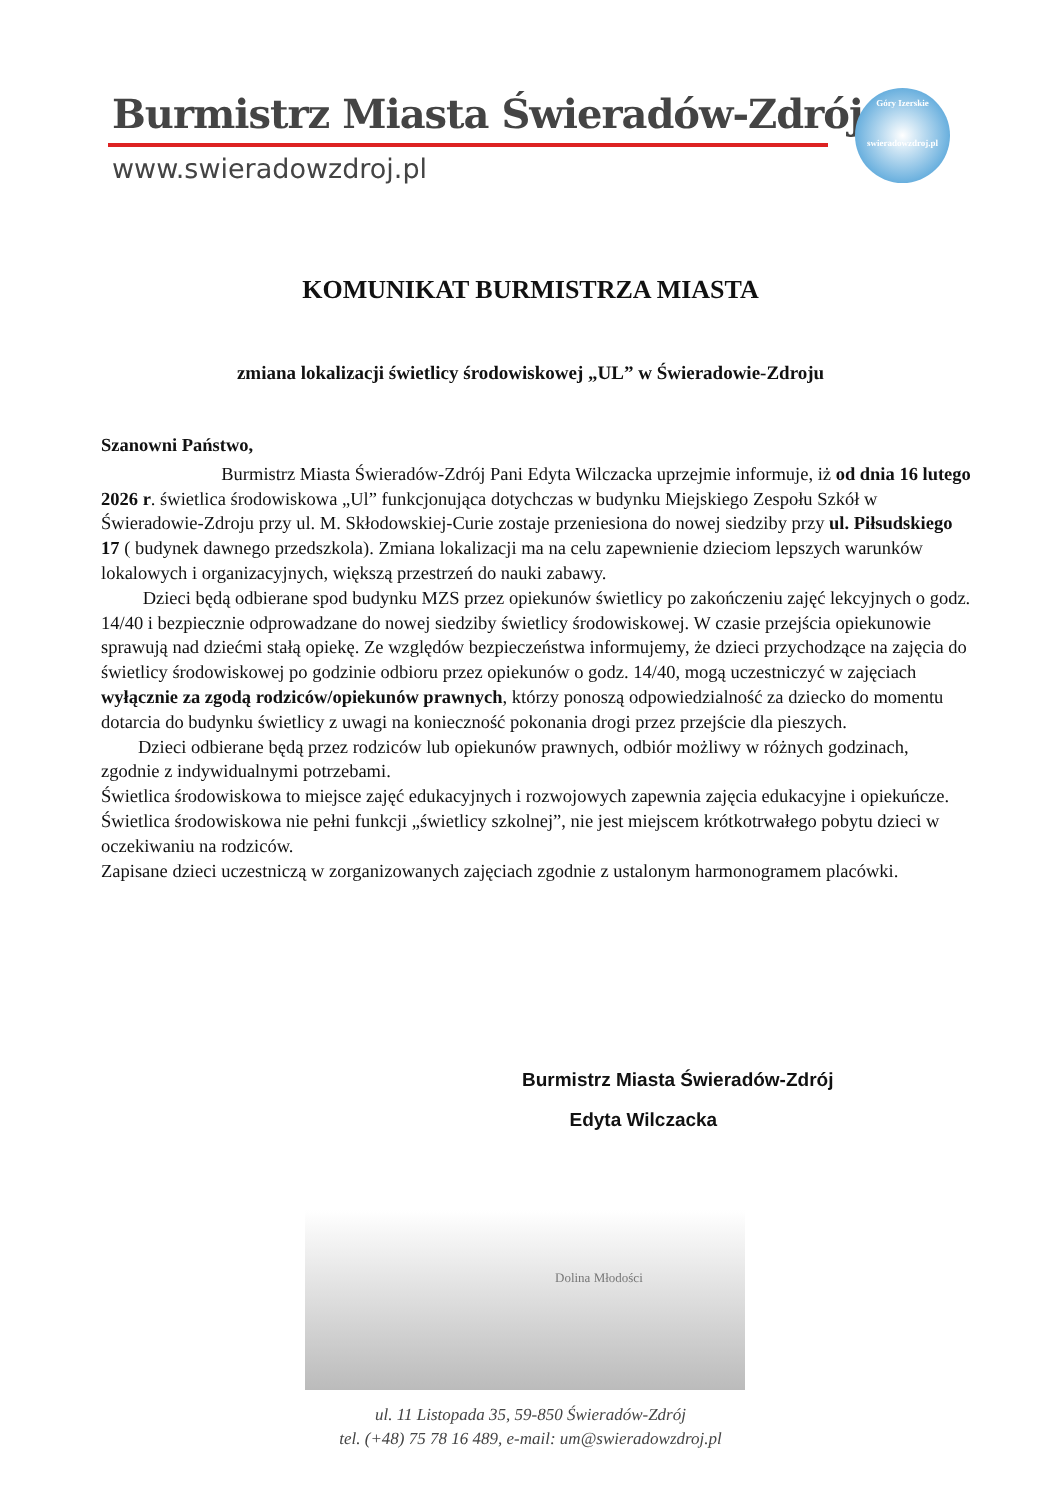Burmistrz Miasta Świeradów-Zdrój
www.swieradowzdroj.pl
Góry Izerskie
swieradowzdroj.pl
KOMUNIKAT BURMISTRZA MIASTA
zmiana lokalizacji świetlicy środowiskowej „UL” w Świeradowie-Zdroju
Szanowni Państwo,
       Burmistrz Miasta Świeradów-Zdrój Pani Edyta Wilczacka uprzejmie informuje, iż od dnia 16 lutego 2026 r. świetlica środowiskowa „Ul” funkcjonująca dotychczas w budynku Miejskiego Zespołu Szkół w Świeradowie-Zdroju przy ul. M. Skłodowskiej-Curie zostaje przeniesiona do nowej siedziby przy ul. Piłsudskiego 17 ( budynek dawnego przedszkola). Zmiana lokalizacji ma na celu zapewnienie dzieciom lepszych warunków lokalowych i organizacyjnych, większą przestrzeń do nauki zabawy.
   Dzieci będą odbierane spod budynku MZS przez opiekunów świetlicy po zakończeniu zajęć lekcyjnych o godz. 14/40 i bezpiecznie odprowadzane do nowej siedziby świetlicy środowiskowej. W czasie przejścia opiekunowie sprawują nad dziećmi stałą opiekę. Ze względów bezpieczeństwa informujemy, że dzieci przychodzące na zajęcia do świetlicy środowiskowej po godzinie odbioru przez opiekunów o godz. 14/40, mogą uczestniczyć w zajęciach wyłącznie za zgodą rodziców/opiekunów prawnych, którzy ponoszą odpowiedzialność za dziecko do momentu dotarcia do budynku świetlicy z uwagi na konieczność pokonania drogi przez przejście dla pieszych.
  Dzieci odbierane będą przez rodziców lub opiekunów prawnych, odbiór możliwy w różnych godzinach, zgodnie z indywidualnymi potrzebami.
Świetlica środowiskowa to miejsce zajęć edukacyjnych i rozwojowych zapewnia zajęcia edukacyjne i opiekuńcze. Świetlica środowiskowa nie pełni funkcji „świetlicy szkolnej”, nie jest miejscem krótkotrwałego pobytu dzieci w oczekiwaniu na rodziców.
Zapisane dzieci uczestniczą w zorganizowanych zajęciach zgodnie z ustalonym harmonogramem placówki.
Burmistrz Miasta Świeradów-Zdrój
   Edyta Wilczacka
Dolina Młodości
ul. 11 Listopada 35, 59-850 Świeradów-Zdrój
tel. (+48) 75 78 16 489, e-mail: um@swieradowzdroj.pl